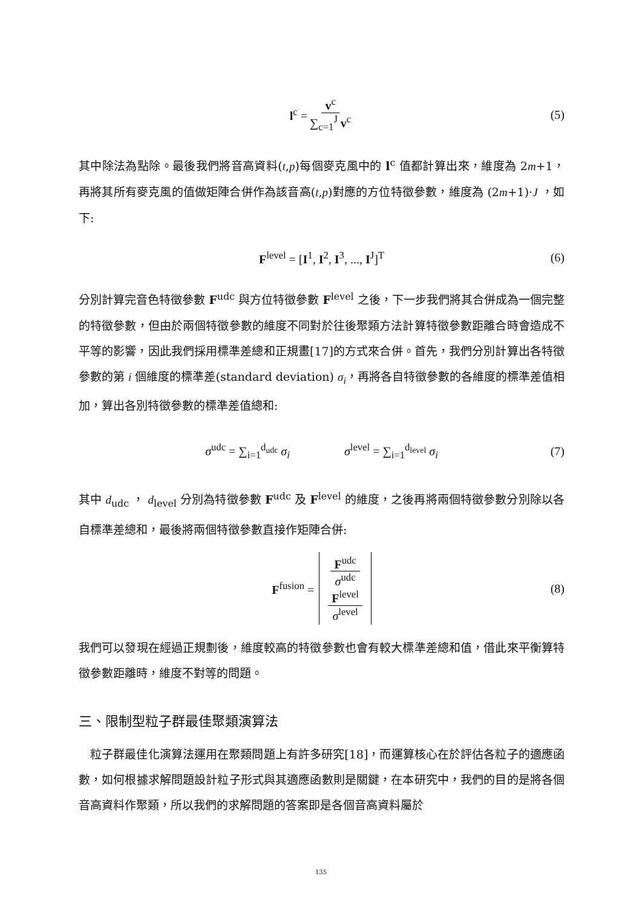l<sup>c</sup> = v<sup>c</sup> ∑<sub>c=1</sub><sup>J</sup> v<sup>c</sup> (5)
其中除法為點除。最後我們將音高資料(t,p)每個麥克風中的 l<sup>c</sup> 值都計算出來，維度為 2m+1，再將其所有麥克風的值做矩陣合併作為該音高(t,p)對應的方位特徵參數，維度為 (2m+1)·J ，如下:
F<sup>level</sup> = [I<sup>1</sup>, I<sup>2</sup>, I<sup>3</sup>, ..., I<sup>J</sup>]<sup>T</sup> (6)
分別計算完音色特徵參數 F<sup>udc</sup> 與方位特徵參數 F<sup>level</sup> 之後，下一步我們將其合併成為一個完整的特徵參數，但由於兩個特徵參數的維度不同對於往後聚類方法計算特徵參數距離合時會造成不平等的影響，因此我們採用標準差總和正規畫[17]的方式來合併。首先，我們分別計算出各特徵參數的第 i 個維度的標準差(standard deviation) σ<sub>i</sub>，再將各自特徵參數的各維度的標準差值相加，算出各別特徵參數的標準差值總和:
σ<sup>udc</sup> = ∑<sub>i=1</sub><sup>d<sub>udc</sub></sup> σ<sub>i</sub> σ<sup>level</sup> = ∑<sub>i=1</sub><sup>d<sub>level</sub></sup> σ<sub>i</sub> (7)
其中 d<sub>udc</sub> ， d<sub>level</sub> 分別為特徵參數 F<sup>udc</sup> 及 F<sup>level</sup> 的維度，之後再將兩個特徵參數分別除以各自標準差總和，最後將兩個特徵參數直接作矩陣合併:
F<sup>fusion</sup> = F<sup>udc</sup> σ<sup>udc</sup> F<sup>level</sup> σ<sup>level</sup> (8)
我們可以發現在經過正規劃後，維度較高的特徵參數也會有較大標準差總和值，借此來平衡算特徵參數距離時，維度不對等的問題。
三、限制型粒子群最佳聚類演算法
　粒子群最佳化演算法運用在聚類問題上有許多研究[18]，而運算核心在於評估各粒子的適應函數，如何根據求解問題設計粒子形式與其適應函數則是關鍵，在本研究中，我們的目的是將各個音高資料作聚類，所以我們的求解問題的答案即是各個音高資料屬於
135